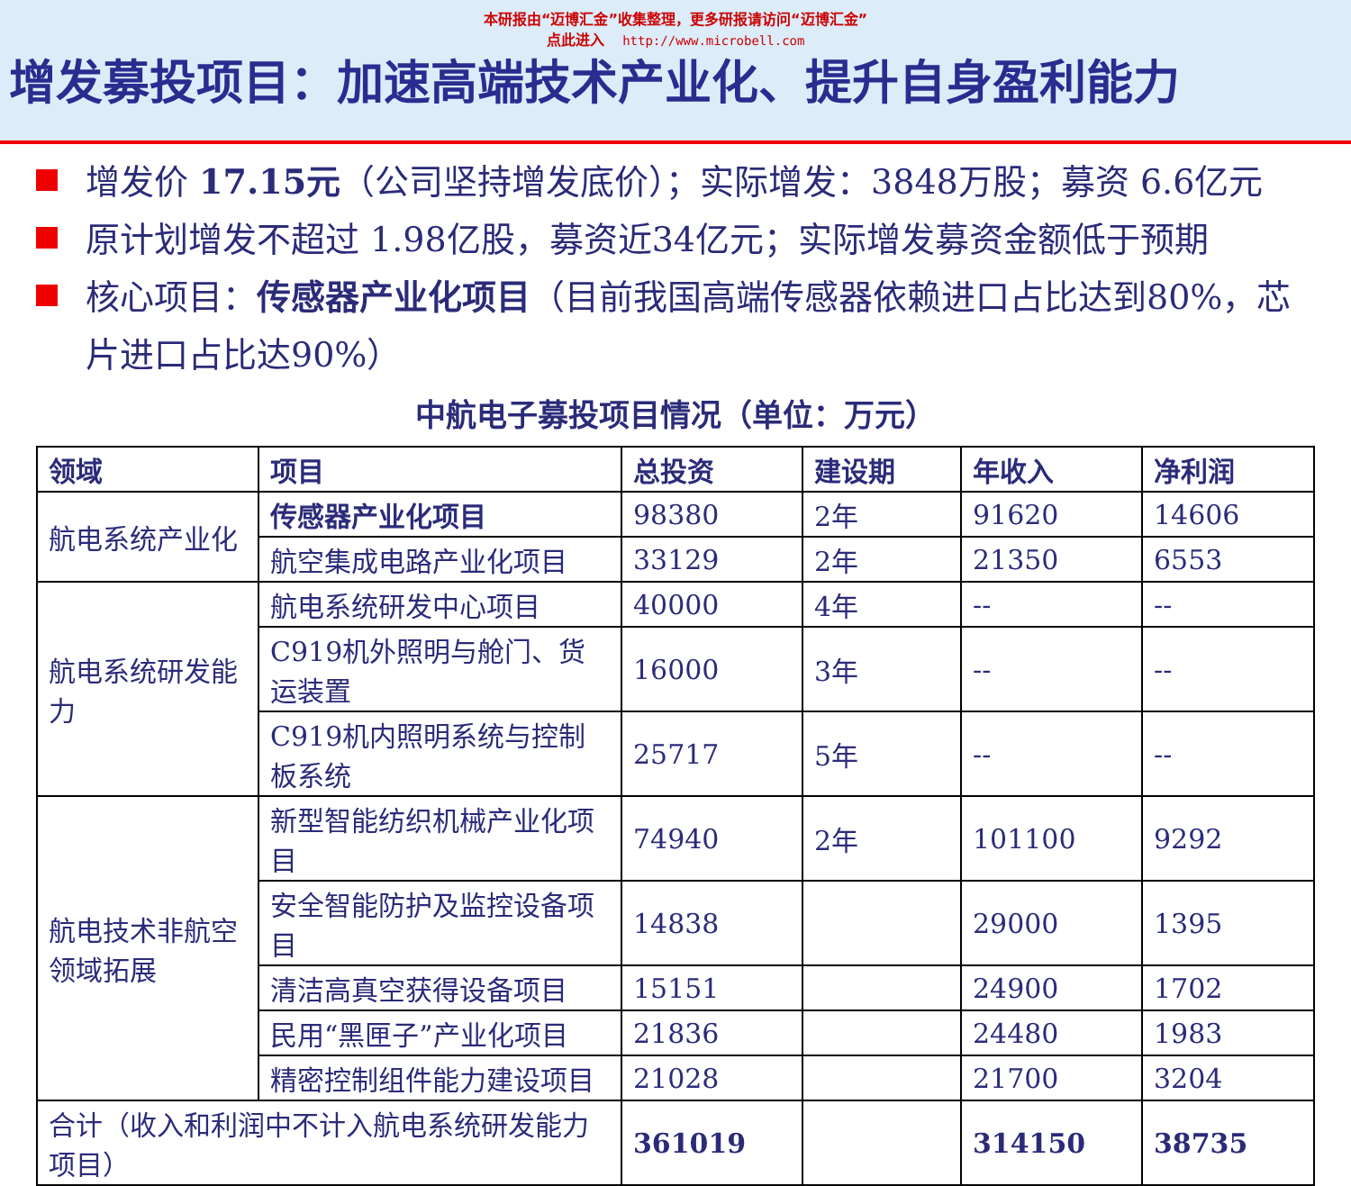本研报由“迈博汇金”收集整理，更多研报请访问“迈博汇金”
点此进入 http://www.microbell.com
增发募投项目：加速高端技术产业化、提升自身盈利能力
增发价 17.15元（公司坚持增发底价）；实际增发：3848万股；募资 6.6亿元
原计划增发不超过 1.98亿股，募资近34亿元；实际增发募资金额低于预期
核心项目：传感器产业化项目（目前我国高端传感器依赖进口占比达到80%，芯片进口占比达90%）
中航电子募投项目情况（单位：万元）
| 领域 | 项目 | 总投资 | 建设期 | 年收入 | 净利润 |
| --- | --- | --- | --- | --- | --- |
| 航电系统产业化 | 传感器产业化项目 | 98380 | 2年 | 91620 | 14606 |
| | 航空集成电路产业化项目 | 33129 | 2年 | 21350 | 6553 |
| 航电系统研发能力 | 航电系统研发中心项目 | 40000 | 4年 | -- | -- |
| | C919机外照明与舱门、货运装置 | 16000 | 3年 | -- | -- |
| | C919机内照明系统与控制板系统 | 25717 | 5年 | -- | -- |
| 航电技术非航空领域拓展 | 新型智能纺织机械产业化项目 | 74940 | 2年 | 101100 | 9292 |
| | 安全智能防护及监控设备项目 | 14838 | | 29000 | 1395 |
| | 清洁高真空获得设备项目 | 15151 | | 24900 | 1702 |
| | 民用“黑匣子”产业化项目 | 21836 | | 24480 | 1983 |
| | 精密控制组件能力建设项目 | 21028 | | 21700 | 3204 |
| 合计（收入和利润中不计入航电系统研发能力项目） | | 361019 | | 314150 | 38735 |